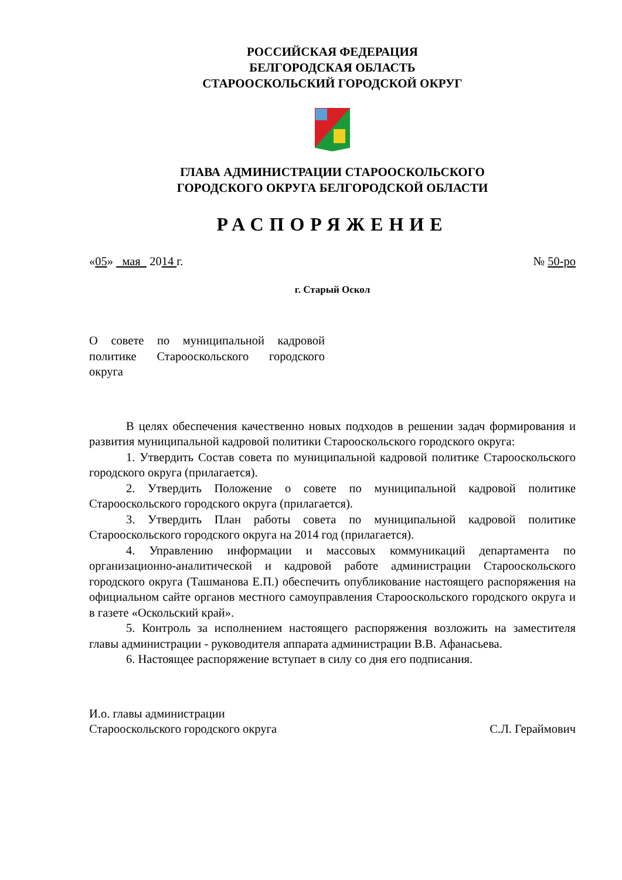РОССИЙСКАЯ ФЕДЕРАЦИЯ
БЕЛГОРОДСКАЯ ОБЛАСТЬ
СТАРООСКОЛЬСКИЙ ГОРОДСКОЙ ОКРУГ
ГЛАВА АДМИНИСТРАЦИИ СТАРООСКОЛЬСКОГО
ГОРОДСКОГО ОКРУГА БЕЛГОРОДСКОЙ ОБЛАСТИ
РАСПОРЯЖЕНИЕ
«05» мая 2014 г. № 50-ро
г. Старый Оскол
О совете по муниципальной кадровой политике Старооскольского городского округа
В целях обеспечения качественно новых подходов в решении задач формирования и развития муниципальной кадровой политики Старооскольского городского округа:
1. Утвердить Состав совета по муниципальной кадровой политике Старооскольского городского округа (прилагается).
2. Утвердить Положение о совете по муниципальной кадровой политике Старооскольского городского округа (прилагается).
3. Утвердить План работы совета по муниципальной кадровой политике Старооскольского городского округа на 2014 год (прилагается).
4. Управлению информации и массовых коммуникаций департамента по организационно-аналитической и кадровой работе администрации Старооскольского городского округа (Ташманова Е.П.) обеспечить опубликование настоящего распоряжения на официальном сайте органов местного самоуправления Старооскольского городского округа и в газете «Оскольский край».
5. Контроль за исполнением настоящего распоряжения возложить на заместителя главы администрации - руководителя аппарата администрации В.В. Афанасьева.
6. Настоящее распоряжение вступает в силу со дня его подписания.
И.о. главы администрации
Старооскольского городского округа С.Л. Гераймович